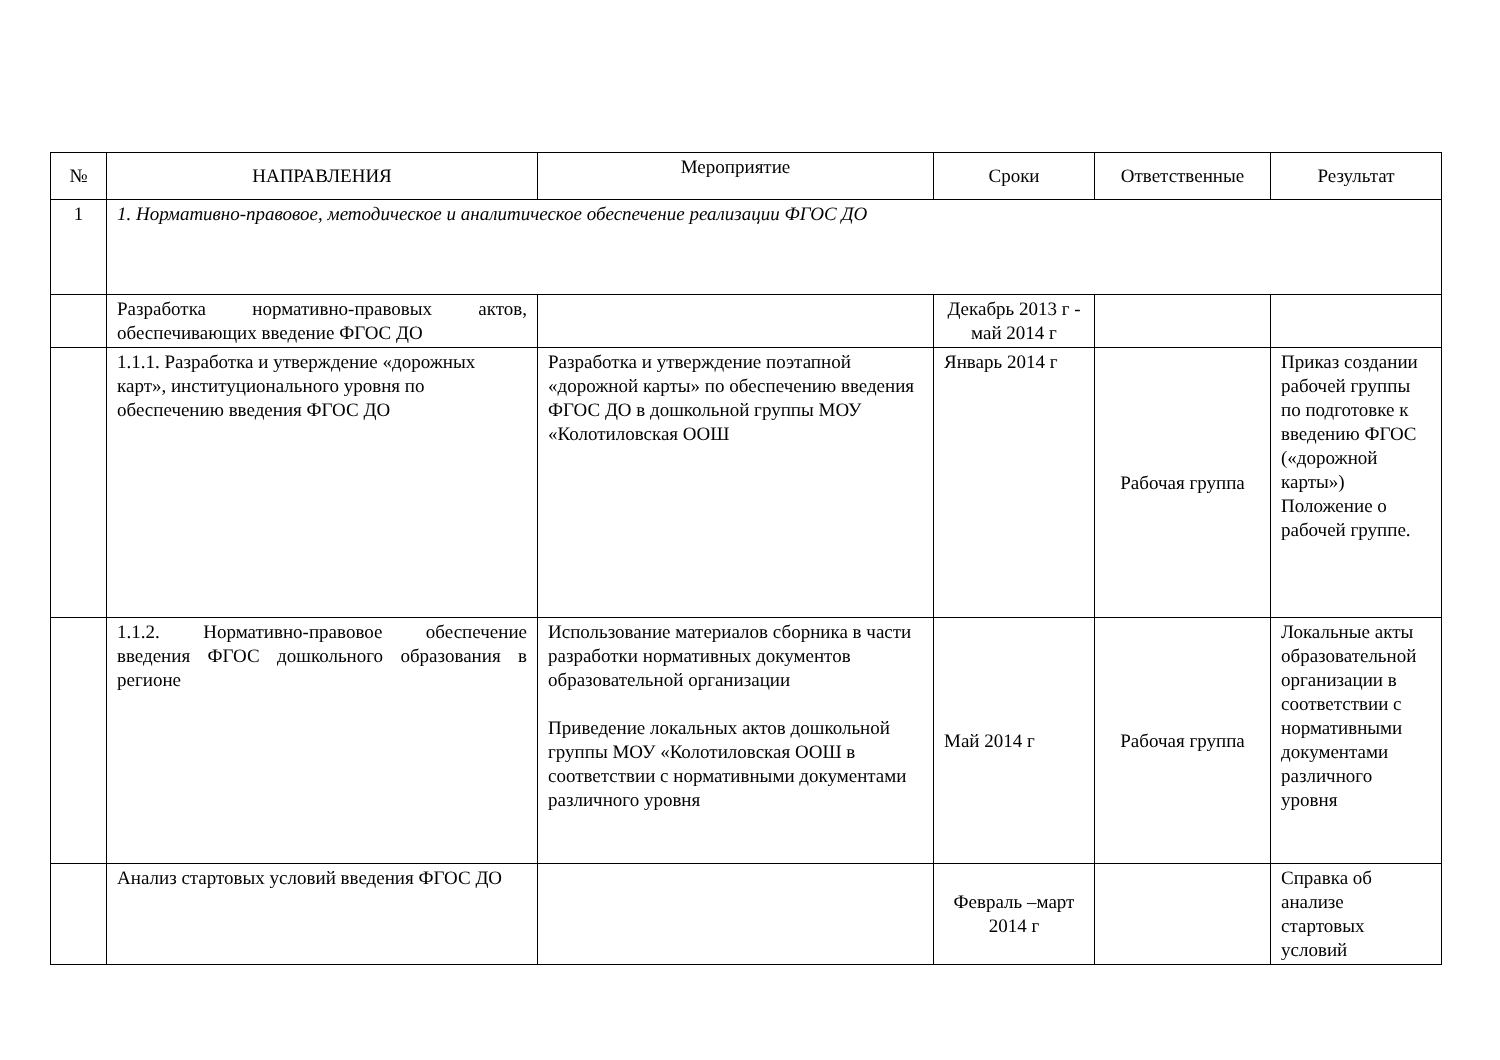| № | НАПРАВЛЕНИЯ | Мероприятие | Сроки | Ответственные | Результат |
| --- | --- | --- | --- | --- | --- |
| 1 | 1. Нормативно-правовое, методическое и аналитическое обеспечение реализации ФГОС ДО | | | | |
| | Разработка нормативно-правовых актов, обеспечивающих введение ФГОС ДО | | Декабрь 2013 г - май 2014 г | | |
| | 1.1.1. Разработка и утверждение «дорожных карт», институционального уровня по обеспечению введения ФГОС ДО | Разработка и утверждение поэтапной «дорожной карты» по обеспечению введения ФГОС ДО в дошкольной группы МОУ «Колотиловская ООШ | Январь 2014 г | Рабочая группа | Приказ создании рабочей группы по подготовке к введению ФГОС («дорожной карты») Положение о рабочей группе. |
| | 1.1.2. Нормативно-правовое обеспечение введения ФГОС дошкольного образования в регионе | Использование материалов сборника в части разработки нормативных документов образовательной организации Приведение локальных актов дошкольной группы МОУ «Колотиловская ООШ в соответствии с нормативными документами различного уровня | Май 2014 г | Рабочая группа | Локальные акты образовательной организации в соответствии с нормативными документами различного уровня |
| | Анализ стартовых условий введения ФГОС ДО | | Февраль –март 2014 г | | Справка об анализе стартовых условий |